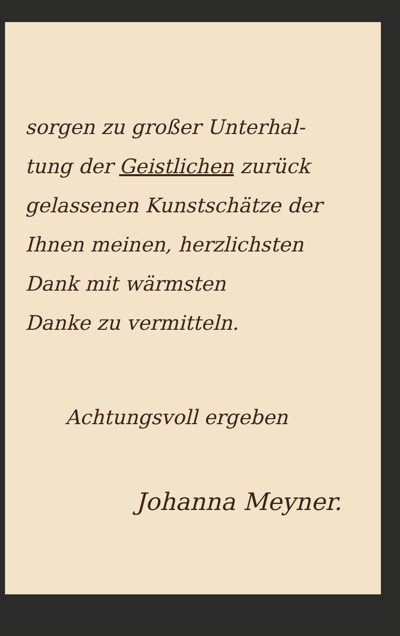sorgen zu großer Unterhal-
tung der Geistlichen zurück
gelassenen Kunstschätze der
Ihnen meinen, herzlichsten
Dank mit wärmsten
Danke zu vermitteln.
Achtungsvoll ergeben
Johanna Meyner.